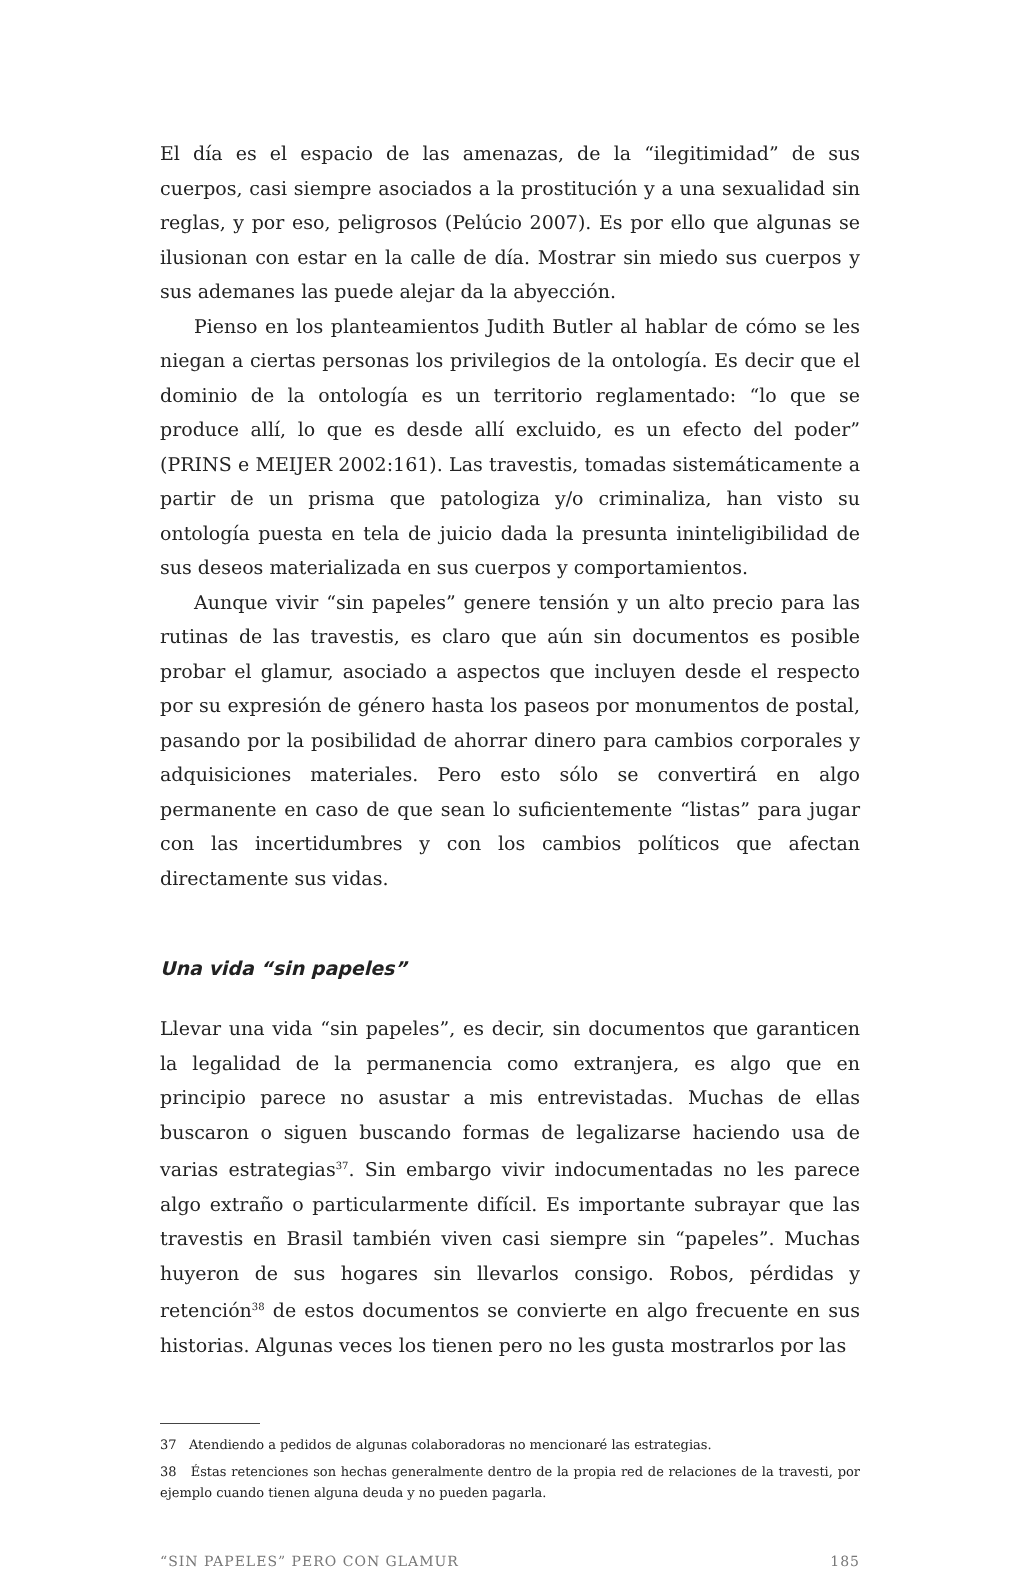El día es el espacio de las amenazas, de la “ilegitimidad” de sus cuerpos, casi siempre asociados a la prostitución y a una sexualidad sin reglas, y por eso, peligrosos (Pelúcio 2007). Es por ello que algunas se ilusionan con estar en la calle de día. Mostrar sin miedo sus cuerpos y sus ademanes las puede alejar da la abyección.
Pienso en los planteamientos Judith Butler al hablar de cómo se les niegan a ciertas personas los privilegios de la ontología. Es decir que el dominio de la ontología es un territorio reglamentado: “lo que se produce allí, lo que es desde allí excluido, es un efecto del poder” (PRINS e MEIJER 2002:161). Las travestis, tomadas sistemáticamente a partir de un prisma que patologiza y/o criminaliza, han visto su ontología puesta en tela de juicio dada la presunta ininteligibilidad de sus deseos materializada en sus cuerpos y comportamientos.
Aunque vivir “sin papeles” genere tensión y un alto precio para las rutinas de las travestis, es claro que aún sin documentos es posible probar el glamur, asociado a aspectos que incluyen desde el respecto por su expresión de género hasta los paseos por monumentos de postal, pasando por la posibilidad de ahorrar dinero para cambios corporales y adquisiciones materiales. Pero esto sólo se convertirá en algo permanente en caso de que sean lo suficientemente “listas” para jugar con las incertidumbres y con los cambios políticos que afectan directamente sus vidas.
Una vida “sin papeles”
Llevar una vida “sin papeles”, es decir, sin documentos que garanticen la legalidad de la permanencia como extranjera, es algo que en principio parece no asustar a mis entrevistadas. Muchas de ellas buscaron o siguen buscando formas de legalizarse haciendo usa de varias estrategias<sup>37</sup>. Sin embargo vivir indocumentadas no les parece algo extraño o particularmente difícil. Es importante subrayar que las travestis en Brasil también viven casi siempre sin “papeles”. Muchas huyeron de sus hogares sin llevarlos consigo. Robos, pérdidas y retención<sup>38</sup> de estos documentos se convierte en algo frecuente en sus historias. Algunas veces los tienen pero no les gusta mostrarlos por las
37 Atendiendo a pedidos de algunas colaboradoras no mencionaré las estrategias.
38 Éstas retenciones son hechas generalmente dentro de la propia red de relaciones de la travesti, por ejemplo cuando tienen alguna deuda y no pueden pagarla.
“SIN PAPELES” PERO CON GLAMUR 185